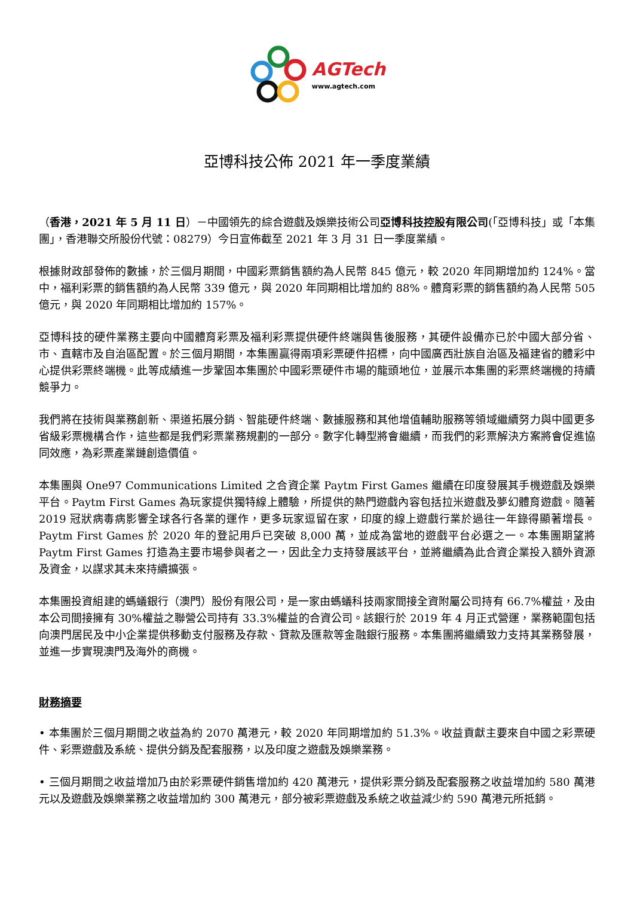AGTech
www.agtech.com
亞博科技公佈 2021 年一季度業績
（香港，2021 年 5 月 11 日）－中國領先的綜合遊戲及娛樂技術公司亞博科技控股有限公司(「亞博科技」或「本集團」，香港聯交所股份代號：08279）今日宣佈截至 2021 年 3 月 31 日一季度業績。
根據財政部發佈的數據，於三個月期間，中國彩票銷售額約為人民幣 845 億元，較 2020 年同期增加約 124%。當中，福利彩票的銷售額約為人民幣 339 億元，與 2020 年同期相比增加約 88%。體育彩票的銷售額約為人民幣 505 億元，與 2020 年同期相比增加約 157%。
亞博科技的硬件業務主要向中國體育彩票及福利彩票提供硬件終端與售後服務，其硬件設備亦已於中國大部分省、市、直轄市及自治區配置。於三個月期間，本集團贏得兩項彩票硬件招標，向中國廣西壯族自治區及福建省的體彩中心提供彩票終端機。此等成績進一步鞏固本集團於中國彩票硬件市場的龍頭地位，並展示本集團的彩票終端機的持續競爭力。
我們將在技術與業務創新、渠道拓展分銷、智能硬件終端、數據服務和其他增值輔助服務等領域繼續努力與中國更多省級彩票機構合作，這些都是我們彩票業務規劃的一部分。數字化轉型將會繼續，而我們的彩票解決方案將會促進協同效應，為彩票產業鏈創造價值。
本集團與 One97 Communications Limited 之合資企業 Paytm First Games 繼續在印度發展其手機遊戲及娛樂平台。Paytm First Games 為玩家提供獨特線上體驗，所提供的熱門遊戲內容包括拉米遊戲及夢幻體育遊戲。隨著 2019 冠狀病毒病影響全球各行各業的運作，更多玩家逗留在家，印度的線上遊戲行業於過往一年錄得顯著增長。Paytm First Games 於 2020 年的登記用戶已突破 8,000 萬，並成為當地的遊戲平台必選之一。本集團期望將 Paytm First Games 打造為主要市場參與者之一，因此全力支持發展該平台，並將繼續為此合資企業投入額外資源及資金，以謀求其未來持續擴張。
本集團投資組建的螞蟻銀行（澳門）股份有限公司，是一家由螞蟻科技兩家間接全資附屬公司持有 66.7%權益，及由本公司間接擁有 30%權益之聯營公司持有 33.3%權益的合資公司。該銀行於 2019 年 4 月正式營運，業務範圍包括向澳門居民及中小企業提供移動支付服務及存款、貸款及匯款等金融銀行服務。本集團將繼續致力支持其業務發展，並進一步實現澳門及海外的商機。
財務摘要
• 本集團於三個月期間之收益為約 2070 萬港元，較 2020 年同期增加約 51.3%。收益貢獻主要來自中國之彩票硬件、彩票遊戲及系統、提供分銷及配套服務，以及印度之遊戲及娛樂業務。
• 三個月期間之收益增加乃由於彩票硬件銷售增加約 420 萬港元，提供彩票分銷及配套服務之收益增加約 580 萬港元以及遊戲及娛樂業務之收益增加約 300 萬港元，部分被彩票遊戲及系統之收益減少約 590 萬港元所抵銷。